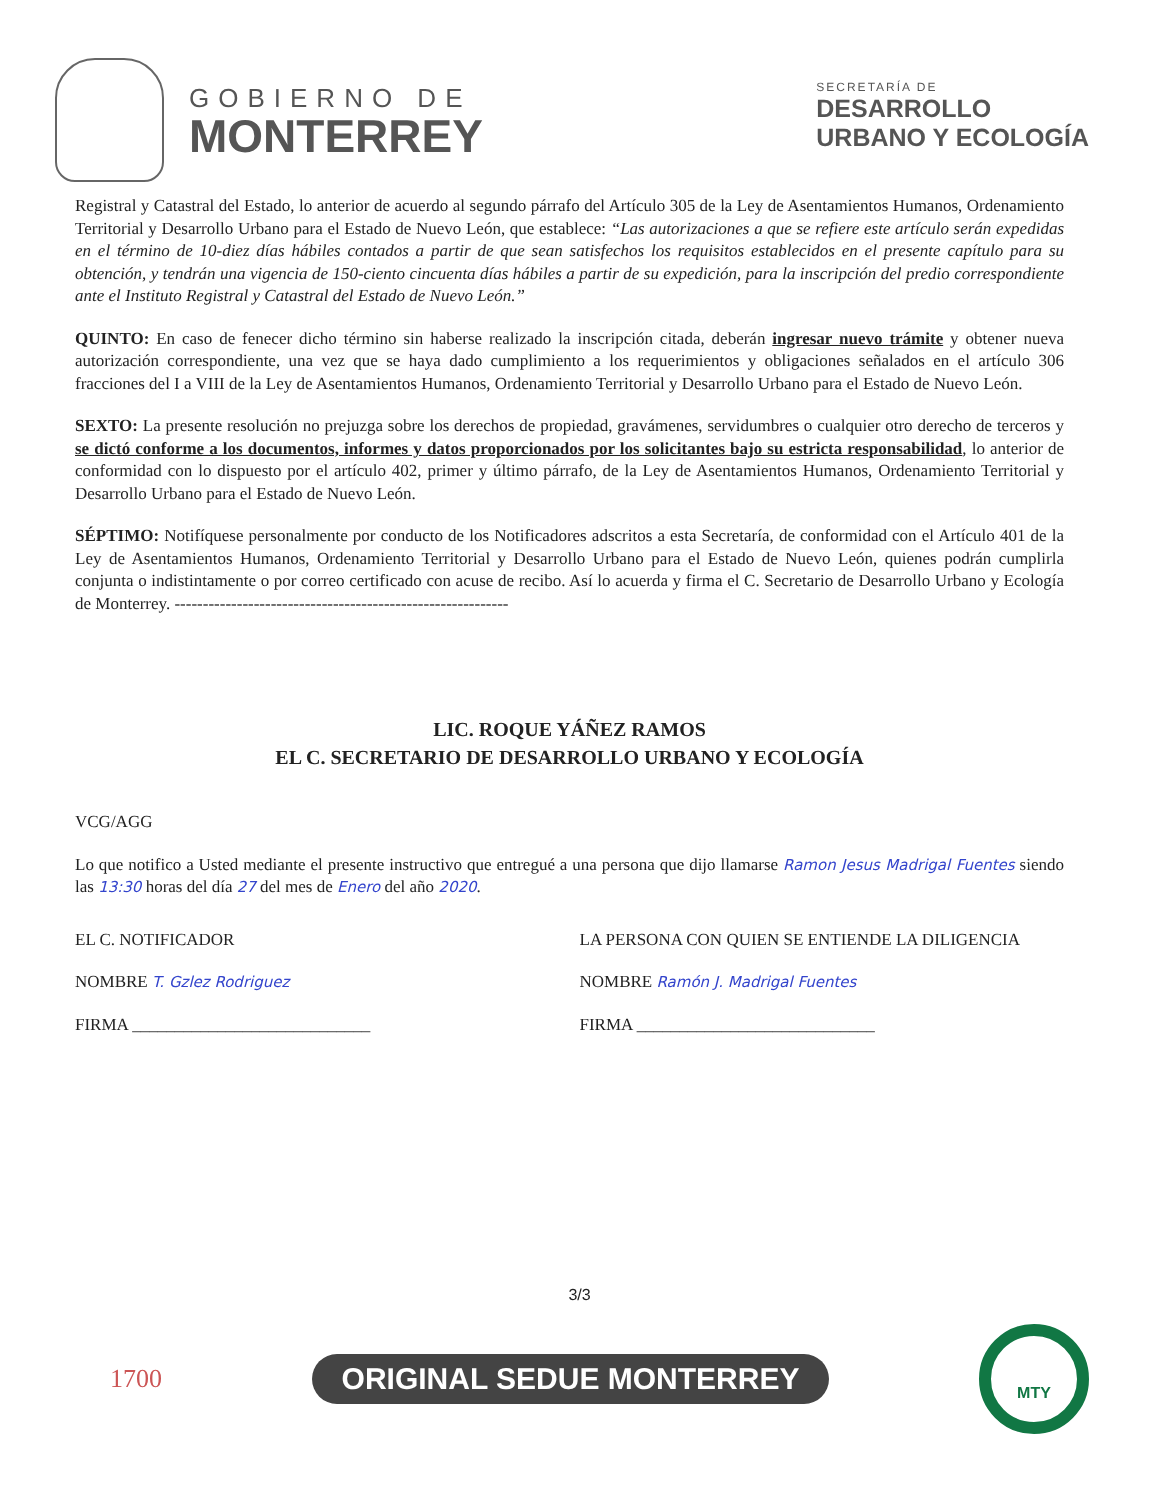GOBIERNO DE
MONTERREY
SECRETARÍA DE
DESARROLLO
URBANO Y ECOLOGÍA
Registral y Catastral del Estado, lo anterior de acuerdo al segundo párrafo del Artículo 305 de la Ley de Asentamientos Humanos, Ordenamiento Territorial y Desarrollo Urbano para el Estado de Nuevo León, que establece: “Las autorizaciones a que se refiere este artículo serán expedidas en el término de 10-diez días hábiles contados a partir de que sean satisfechos los requisitos establecidos en el presente capítulo para su obtención, y tendrán una vigencia de 150-ciento cincuenta días hábiles a partir de su expedición, para la inscripción del predio correspondiente ante el Instituto Registral y Catastral del Estado de Nuevo León.”
QUINTO: En caso de fenecer dicho término sin haberse realizado la inscripción citada, deberán ingresar nuevo trámite y obtener nueva autorización correspondiente, una vez que se haya dado cumplimiento a los requerimientos y obligaciones señalados en el artículo 306 fracciones del I a VIII de la Ley de Asentamientos Humanos, Ordenamiento Territorial y Desarrollo Urbano para el Estado de Nuevo León.
SEXTO: La presente resolución no prejuzga sobre los derechos de propiedad, gravámenes, servidumbres o cualquier otro derecho de terceros y se dictó conforme a los documentos, informes y datos proporcionados por los solicitantes bajo su estricta responsabilidad, lo anterior de conformidad con lo dispuesto por el artículo 402, primer y último párrafo, de la Ley de Asentamientos Humanos, Ordenamiento Territorial y Desarrollo Urbano para el Estado de Nuevo León.
SÉPTIMO: Notifíquese personalmente por conducto de los Notificadores adscritos a esta Secretaría, de conformidad con el Artículo 401 de la Ley de Asentamientos Humanos, Ordenamiento Territorial y Desarrollo Urbano para el Estado de Nuevo León, quienes podrán cumplirla conjunta o indistintamente o por correo certificado con acuse de recibo. Así lo acuerda y firma el C. Secretario de Desarrollo Urbano y Ecología de Monterrey. -----------------------------------------------------------
LIC. ROQUE YÁÑEZ RAMOS
EL C. SECRETARIO DE DESARROLLO URBANO Y ECOLOGÍA
VCG/AGG
Lo que notifico a Usted mediante el presente instructivo que entregué a una persona que dijo llamarse Ramon Jesus Madrigal Fuentes siendo las 13:30 horas del día 27 del mes de Enero del año 2020.
EL C. NOTIFICADOR
NOMBRE T. Gzlez Rodriguez
FIRMA ____________________________
LA PERSONA CON QUIEN SE ENTIENDE LA DILIGENCIA
NOMBRE Ramón J. Madrigal Fuentes
FIRMA ____________________________
3/3
1700 ORIGINAL SEDUE MONTERREY
MTY